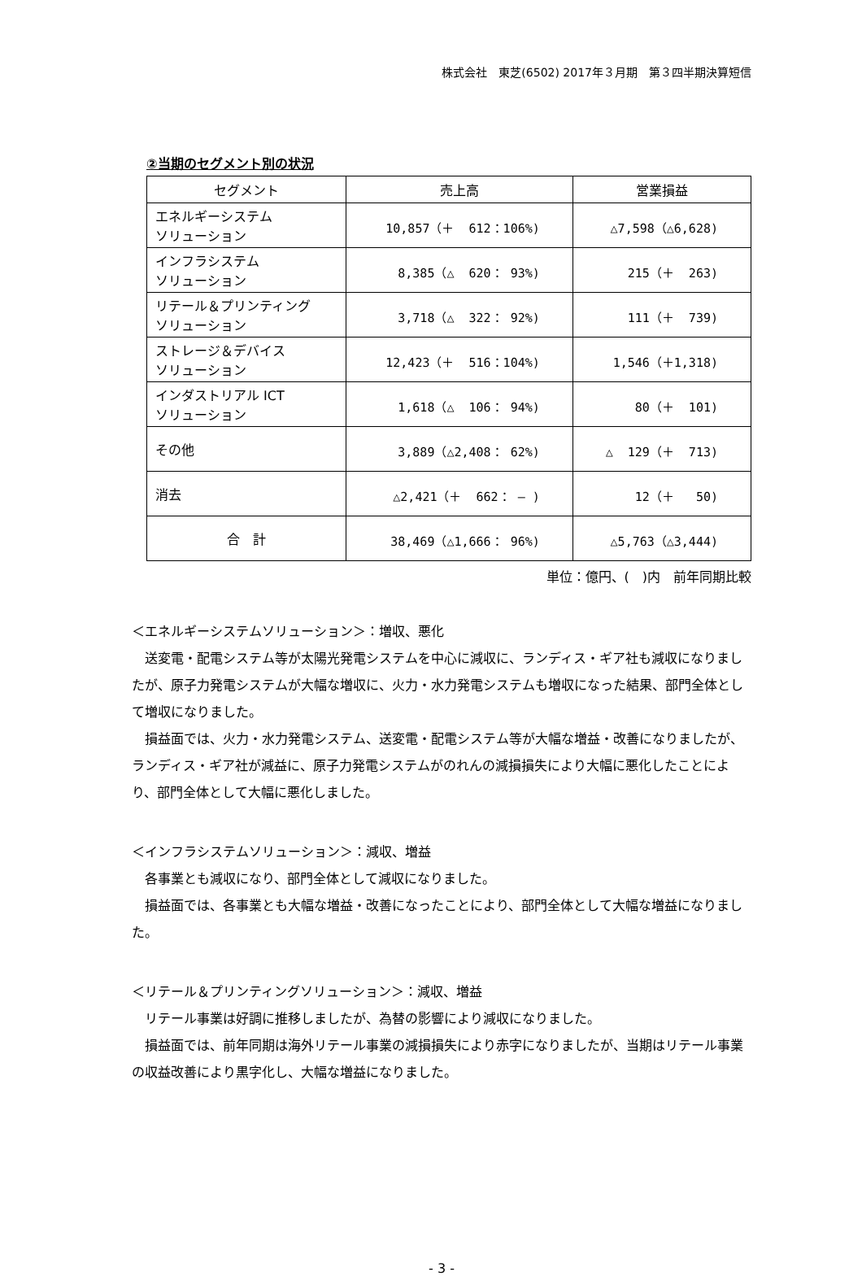株式会社　東芝(6502) 2017年３月期　第３四半期決算短信
②当期のセグメント別の状況
| セグメント | 売上高 | 営業損益 |
| --- | --- | --- |
| エネルギーシステム ソリューション | 10,857（＋ 612：106%) | △7,598（△6,628) |
| インフラシステム ソリューション | 8,385（△ 620： 93%) | 215（＋ 263) |
| リテール＆プリンティング ソリューション | 3,718（△ 322： 92%) | 111（＋ 739) |
| ストレージ＆デバイス ソリューション | 12,423（＋ 516：104%) | 1,546（＋1,318) |
| インダストリアル ICT ソリューション | 1,618（△ 106： 94%) | 80（＋ 101) |
| その他 | 3,889（△2,408： 62%) | △ 129（＋ 713) |
| 消去 | △2,421（＋ 662： ― ) | 12（＋ 50) |
| 合 計 | 38,469（△1,666： 96%) | △5,763（△3,444) |
単位：億円、(　)内　前年同期比較
＜エネルギーシステムソリューション＞：増収、悪化
　送変電・配電システム等が太陽光発電システムを中心に減収に、ランディス・ギア社も減収になりましたが、原子力発電システムが大幅な増収に、火力・水力発電システムも増収になった結果、部門全体として増収になりました。
　損益面では、火力・水力発電システム、送変電・配電システム等が大幅な増益・改善になりましたが、ランディス・ギア社が減益に、原子力発電システムがのれんの減損損失により大幅に悪化したことにより、部門全体として大幅に悪化しました。
＜インフラシステムソリューション＞：減収、増益
　各事業とも減収になり、部門全体として減収になりました。
　損益面では、各事業とも大幅な増益・改善になったことにより、部門全体として大幅な増益になりました。
＜リテール＆プリンティングソリューション＞：減収、増益
　リテール事業は好調に推移しましたが、為替の影響により減収になりました。
　損益面では、前年同期は海外リテール事業の減損損失により赤字になりましたが、当期はリテール事業の収益改善により黒字化し、大幅な増益になりました。
- 3 -